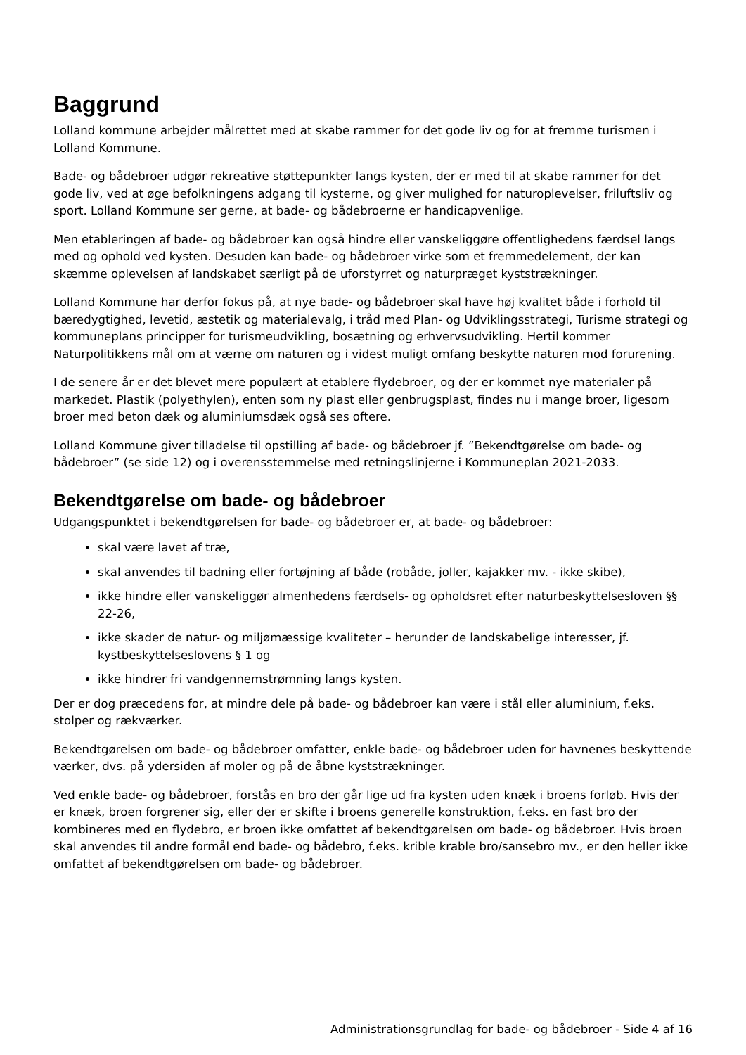Baggrund
Lolland kommune arbejder målrettet med at skabe rammer for det gode liv og for at fremme turismen i Lolland Kommune.
Bade- og bådebroer udgør rekreative støttepunkter langs kysten, der er med til at skabe rammer for det gode liv, ved at øge befolkningens adgang til kysterne, og giver mulighed for naturoplevelser, friluftsliv og sport. Lolland Kommune ser gerne, at bade- og bådebroerne er handicapvenlige.
Men etableringen af bade- og bådebroer kan også hindre eller vanskeliggøre offentlighedens færdsel langs med og ophold ved kysten. Desuden kan bade- og bådebroer virke som et fremmedelement, der kan skæmme oplevelsen af landskabet særligt på de uforstyrret og naturpræget kyststrækninger.
Lolland Kommune har derfor fokus på, at nye bade- og bådebroer skal have høj kvalitet både i forhold til bæredygtighed, levetid, æstetik og materialevalg, i tråd med Plan- og Udviklingsstrategi, Turisme strategi og kommuneplans principper for turismeudvikling, bosætning og erhvervsudvikling. Hertil kommer Naturpolitikkens mål om at værne om naturen og i videst muligt omfang beskytte naturen mod forurening.
I de senere år er det blevet mere populært at etablere flydebroer, og der er kommet nye materialer på markedet. Plastik (polyethylen), enten som ny plast eller genbrugsplast, findes nu i mange broer, ligesom broer med beton dæk og aluminiumsdæk også ses oftere.
Lolland Kommune giver tilladelse til opstilling af bade- og bådebroer jf. ”Bekendtgørelse om bade- og bådebroer” (se side 12) og i overensstemmelse med retningslinjerne i Kommuneplan 2021-2033.
Bekendtgørelse om bade- og bådebroer
Udgangspunktet i bekendtgørelsen for bade- og bådebroer er, at bade- og bådebroer:
skal være lavet af træ,
skal anvendes til badning eller fortøjning af både (robåde, joller, kajakker mv. - ikke skibe),
ikke hindre eller vanskeliggør almenhedens færdsels- og opholdsret efter naturbeskyttelsesloven §§ 22-26,
ikke skader de natur- og miljømæssige kvaliteter – herunder de landskabelige interesser, jf. kystbeskyttelseslovens § 1 og
ikke hindrer fri vandgennemstrømning langs kysten.
Der er dog præcedens for, at mindre dele på bade- og bådebroer kan være i stål eller aluminium, f.eks. stolper og rækværker.
Bekendtgørelsen om bade- og bådebroer omfatter, enkle bade- og bådebroer uden for havnenes beskyttende værker, dvs. på ydersiden af moler og på de åbne kyststrækninger.
Ved enkle bade- og bådebroer, forstås en bro der går lige ud fra kysten uden knæk i broens forløb. Hvis der er knæk, broen forgrener sig, eller der er skifte i broens generelle konstruktion, f.eks. en fast bro der kombineres med en flydebro, er broen ikke omfattet af bekendtgørelsen om bade- og bådebroer. Hvis broen skal anvendes til andre formål end bade- og bådebro, f.eks. krible krable bro/sansebro mv., er den heller ikke omfattet af bekendtgørelsen om bade- og bådebroer.
Administrationsgrundlag for bade- og bådebroer - Side 4 af 16